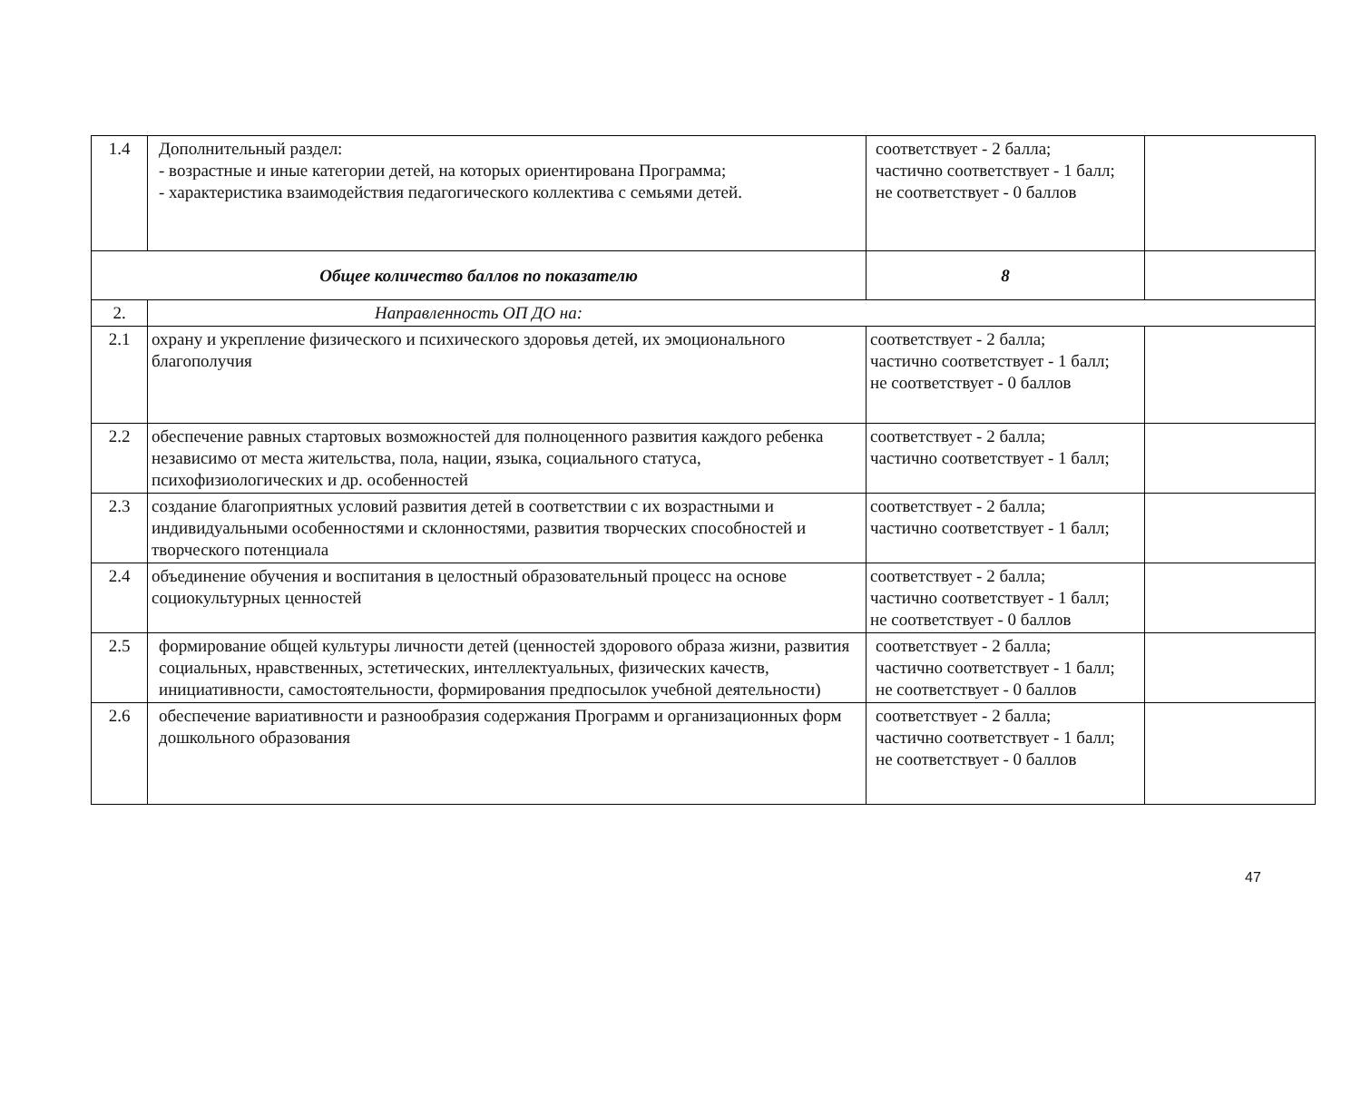| 1.4 | Дополнительный раздел: - возрастные и иные категории детей, на которых ориентирована Программа; - характеристика взаимодействия педагогического коллектива с семьями детей. | соответствует - 2 балла; частично соответствует - 1 балл; не соответствует - 0 баллов | |
| Общее количество баллов по показателю | | 8 | |
| 2. | Направленность ОП ДО на: | | |
| 2.1 | охрану и укрепление физического и психического здоровья детей, их эмоционального благополучия | соответствует - 2 балла; частично соответствует - 1 балл; не соответствует - 0 баллов | |
| 2.2 | обеспечение равных стартовых возможностей для полноценного развития каждого ребенка независимо от места жительства, пола, нации, языка, социального статуса, психофизиологических и др. особенностей | соответствует - 2 балла; частично соответствует - 1 балл; | |
| 2.3 | создание благоприятных условий развития детей в соответствии с их возрастными и индивидуальными особенностями и склонностями, развития творческих способностей и творческого потенциала | соответствует - 2 балла; частично соответствует - 1 балл; | |
| 2.4 | объединение обучения и воспитания в целостный образовательный процесс на основе социокультурных ценностей | соответствует - 2 балла; частично соответствует - 1 балл; не соответствует - 0 баллов | |
| 2.5 | формирование общей культуры личности детей (ценностей здорового образа жизни, развития социальных, нравственных, эстетических, интеллектуальных, физических качеств, инициативности, самостоятельности, формирования предпосылок учебной деятельности) | соответствует - 2 балла; частично соответствует - 1 балл; не соответствует - 0 баллов | |
| 2.6 | обеспечение вариативности и разнообразия содержания Программ и организационных форм дошкольного образования | соответствует - 2 балла; частично соответствует - 1 балл; не соответствует - 0 баллов | |
47